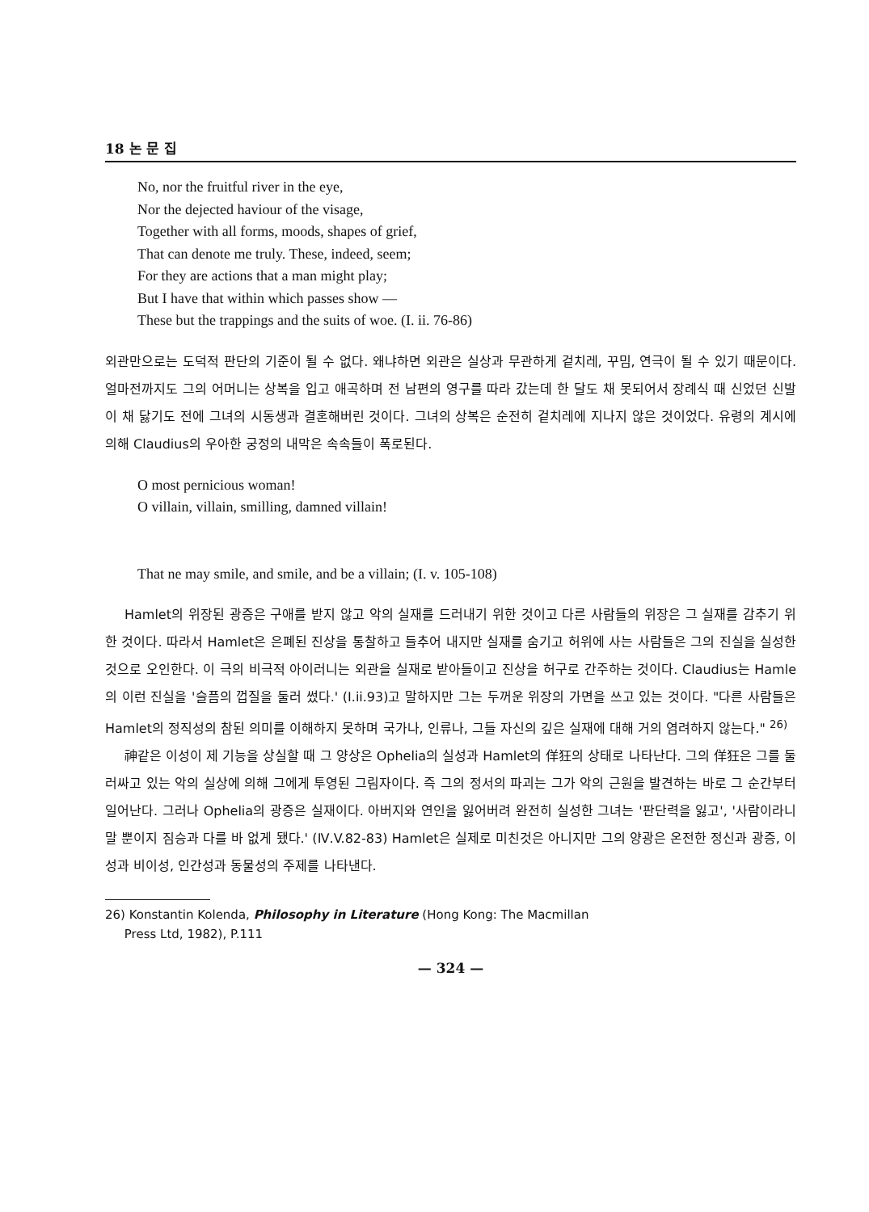18 논 문 집
No, nor the fruitful river in the eye,
Nor the dejected haviour of the visage,
Together with all forms, moods, shapes of grief,
That can denote me truly. These, indeed, seem;
For they are actions that a man might play;
But I have that within which passes show —
These but the trappings and the suits of woe. (I. ii. 76-86)
외관만으로는 도덕적 판단의 기준이 될 수 없다. 왜냐하면 외관은 실상과 무관하게 겉치레, 꾸밈, 연극이 될 수 있기 때문이다. 얼마전까지도 그의 어머니는 상복을 입고 애곡하며 전 남편의 영구를 따라 갔는데 한 달도 채 못되어서 장례식 때 신었던 신발이 채 닳기도 전에 그녀의 시동생과 결혼해버린 것이다. 그녀의 상복은 순전히 겉치레에 지나지 않은 것이었다. 유령의 계시에 의해 Claudius의 우아한 궁정의 내막은 속속들이 폭로된다.
O most pernicious woman!
O villain, villain, smilling, damned villain!
That ne may smile, and smile, and be a villain; (I. v. 105-108)
Hamlet의 위장된 광증은 구애를 받지 않고 악의 실재를 드러내기 위한 것이고 다른 사람들의 위장은 그 실재를 감추기 위한 것이다. 따라서 Hamlet은 은폐된 진상을 통찰하고 들추어 내지만 실재를 숨기고 허위에 사는 사람들은 그의 진실을 실성한 것으로 오인한다. 이 극의 비극적 아이러니는 외관을 실재로 받아들이고 진상을 허구로 간주하는 것이다. Claudius는 Hamle의 이런 진실을 '슬픔의 껍질을 둘러 썼다.' (I.ii.93)고 말하지만 그는 두꺼운 위장의 가면을 쓰고 있는 것이다. "다른 사람들은 Hamlet의 정직성의 참된 의미를 이해하지 못하며 국가나, 인류나, 그들 자신의 깊은 실재에 대해 거의 염려하지 않는다." <sup>26)</sup>
神같은 이성이 제 기능을 상실할 때 그 양상은 Ophelia의 실성과 Hamlet의 佯狂의 상태로 나타난다. 그의 佯狂은 그를 둘러싸고 있는 악의 실상에 의해 그에게 투영된 그림자이다. 즉 그의 정서의 파괴는 그가 악의 근원을 발견하는 바로 그 순간부터 일어난다. 그러나 Ophelia의 광증은 실재이다. 아버지와 연인을 잃어버려 완전히 실성한 그녀는 '판단력을 잃고', '사람이라니 말 뿐이지 짐승과 다를 바 없게 됐다.' (Ⅳ.V.82-83) Hamlet은 실제로 미친것은 아니지만 그의 양광은 온전한 정신과 광증, 이성과 비이성, 인간성과 동물성의 주제를 나타낸다.
26) Konstantin Kolenda, Philosophy in Literature (Hong Kong: The Macmillan
Press Ltd, 1982), P.111
— 324 —